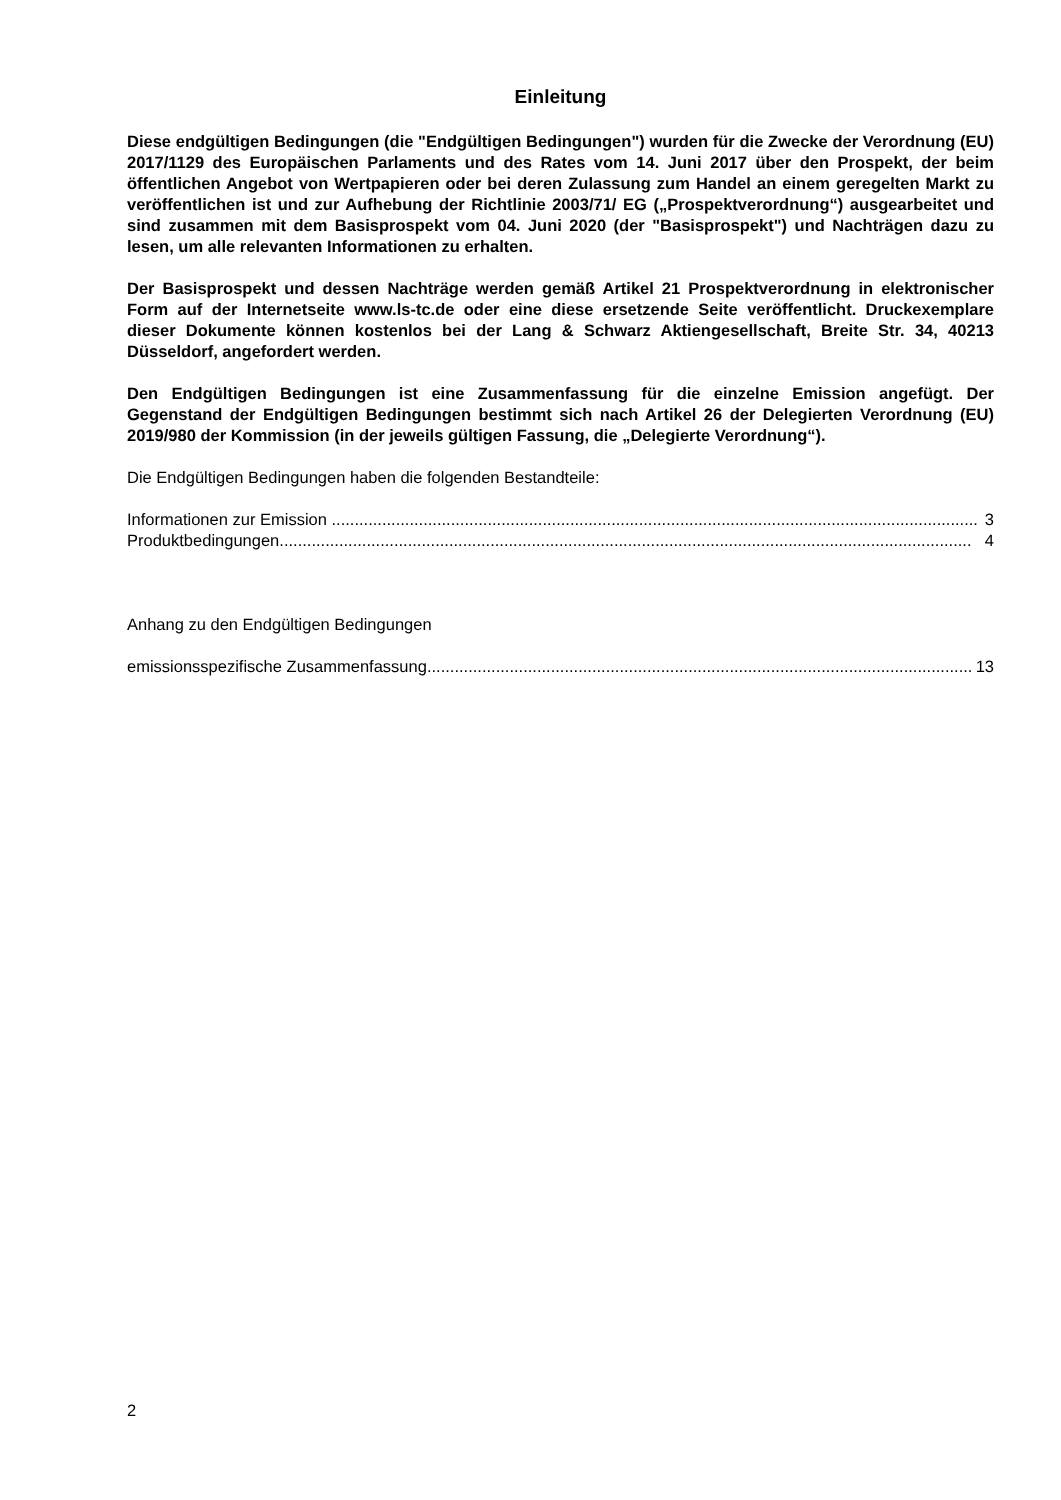Einleitung
Diese endgültigen Bedingungen (die "Endgültigen Bedingungen") wurden für die Zwecke der Verordnung (EU) 2017/1129 des Europäischen Parlaments und des Rates vom 14. Juni 2017 über den Prospekt, der beim öffentlichen Angebot von Wertpapieren oder bei deren Zulassung zum Handel an einem geregelten Markt zu veröffentlichen ist und zur Aufhebung der Richtlinie 2003/71/ EG („Prospektverordnung“) ausgearbeitet und sind zusammen mit dem Basisprospekt vom 04. Juni 2020 (der "Basisprospekt") und Nachträgen dazu zu lesen, um alle relevanten Informationen zu erhalten.
Der Basisprospekt und dessen Nachträge werden gemäß Artikel 21 Prospektverordnung in elektronischer Form auf der Internetseite www.ls-tc.de oder eine diese ersetzende Seite veröffentlicht. Druckexemplare dieser Dokumente können kostenlos bei der Lang & Schwarz Aktiengesellschaft, Breite Str. 34, 40213 Düsseldorf, angefordert werden.
Den Endgültigen Bedingungen ist eine Zusammenfassung für die einzelne Emission angefügt. Der Gegenstand der Endgültigen Bedingungen bestimmt sich nach Artikel 26 der Delegierten Verordnung (EU) 2019/980 der Kommission (in der jeweils gültigen Fassung, die „Delegierte Verordnung“).
Die Endgültigen Bedingungen haben die folgenden Bestandteile:
Informationen zur Emission ............................................................................................................................................. 3
Produktbedingungen ....................................................................................................................................................... 4
Anhang zu den Endgültigen Bedingungen
emissionsspezifische Zusammenfassung ........................................................................................................................ 13
2